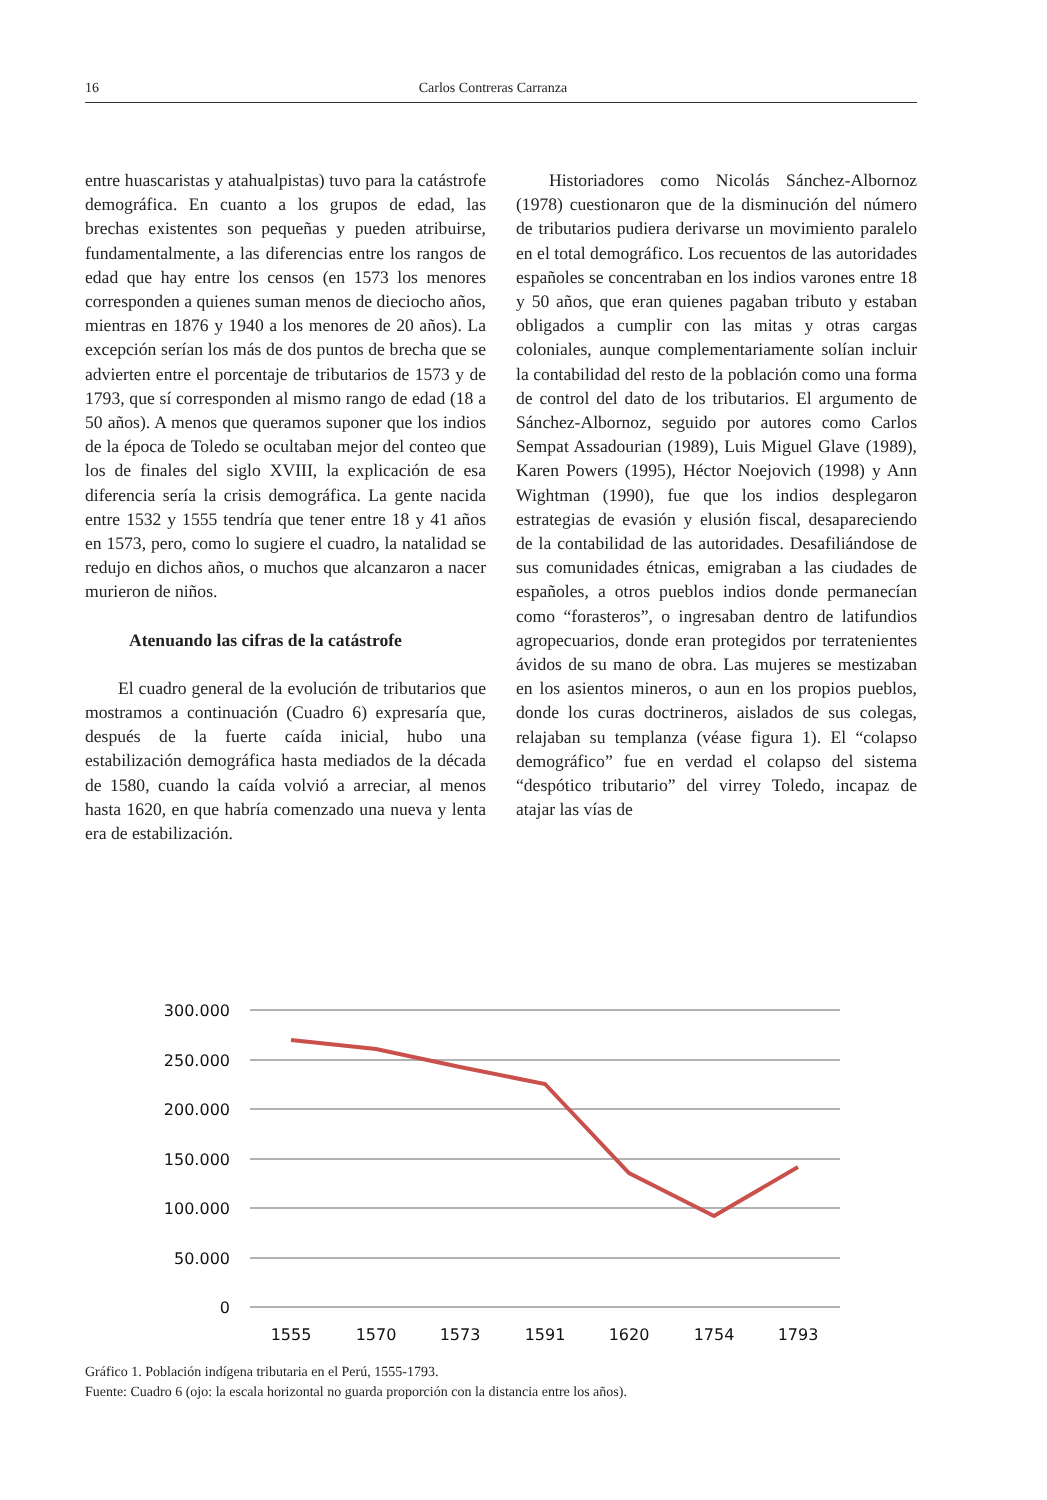16 Carlos Contreras Carranza
entre huascaristas y atahualpistas) tuvo para la catástrofe demográfica. En cuanto a los grupos de edad, las brechas existentes son pequeñas y pueden atribuirse, fundamentalmente, a las diferencias entre los rangos de edad que hay entre los censos (en 1573 los menores corresponden a quienes suman menos de dieciocho años, mientras en 1876 y 1940 a los menores de 20 años). La excepción serían los más de dos puntos de brecha que se advierten entre el porcentaje de tributarios de 1573 y de 1793, que sí corresponden al mismo rango de edad (18 a 50 años). A menos que queramos suponer que los indios de la época de Toledo se ocultaban mejor del conteo que los de finales del siglo XVIII, la explicación de esa diferencia sería la crisis demográfica. La gente nacida entre 1532 y 1555 tendría que tener entre 18 y 41 años en 1573, pero, como lo sugiere el cuadro, la natalidad se redujo en dichos años, o muchos que alcanzaron a nacer murieron de niños.
Atenuando las cifras de la catástrofe
El cuadro general de la evolución de tributarios que mostramos a continuación (Cuadro 6) expresaría que, después de la fuerte caída inicial, hubo una estabilización demográfica hasta mediados de la década de 1580, cuando la caída volvió a arreciar, al menos hasta 1620, en que habría comenzado una nueva y lenta era de estabilización.
Historiadores como Nicolás Sánchez-Albornoz (1978) cuestionaron que de la disminución del número de tributarios pudiera derivarse un movimiento paralelo en el total demográfico. Los recuentos de las autoridades españoles se concentraban en los indios varones entre 18 y 50 años, que eran quienes pagaban tributo y estaban obligados a cumplir con las mitas y otras cargas coloniales, aunque complementariamente solían incluir la contabilidad del resto de la población como una forma de control del dato de los tributarios. El argumento de Sánchez-Albornoz, seguido por autores como Carlos Sempat Assadourian (1989), Luis Miguel Glave (1989), Karen Powers (1995), Héctor Noejovich (1998) y Ann Wightman (1990), fue que los indios desplegaron estrategias de evasión y elusión fiscal, desapareciendo de la contabilidad de las autoridades. Desafiliándose de sus comunidades étnicas, emigraban a las ciudades de españoles, a otros pueblos indios donde permanecían como “forasteros”, o ingresaban dentro de latifundios agropecuarios, donde eran protegidos por terratenientes ávidos de su mano de obra. Las mujeres se mestizaban en los asientos mineros, o aun en los propios pueblos, donde los curas doctrineros, aislados de sus colegas, relajaban su templanza (véase figura 1). El “colapso demográfico” fue en verdad el colapso del sistema “despótico tributario” del virrey Toledo, incapaz de atajar las vías de
300.000
250.000
200.000
150.000
100.000
50.000
0
1555
1570
1573
1591
1620
1754
1793
Gráfico 1. Población indígena tributaria en el Perú, 1555-1793.
Fuente: Cuadro 6 (ojo: la escala horizontal no guarda proporción con la distancia entre los años).